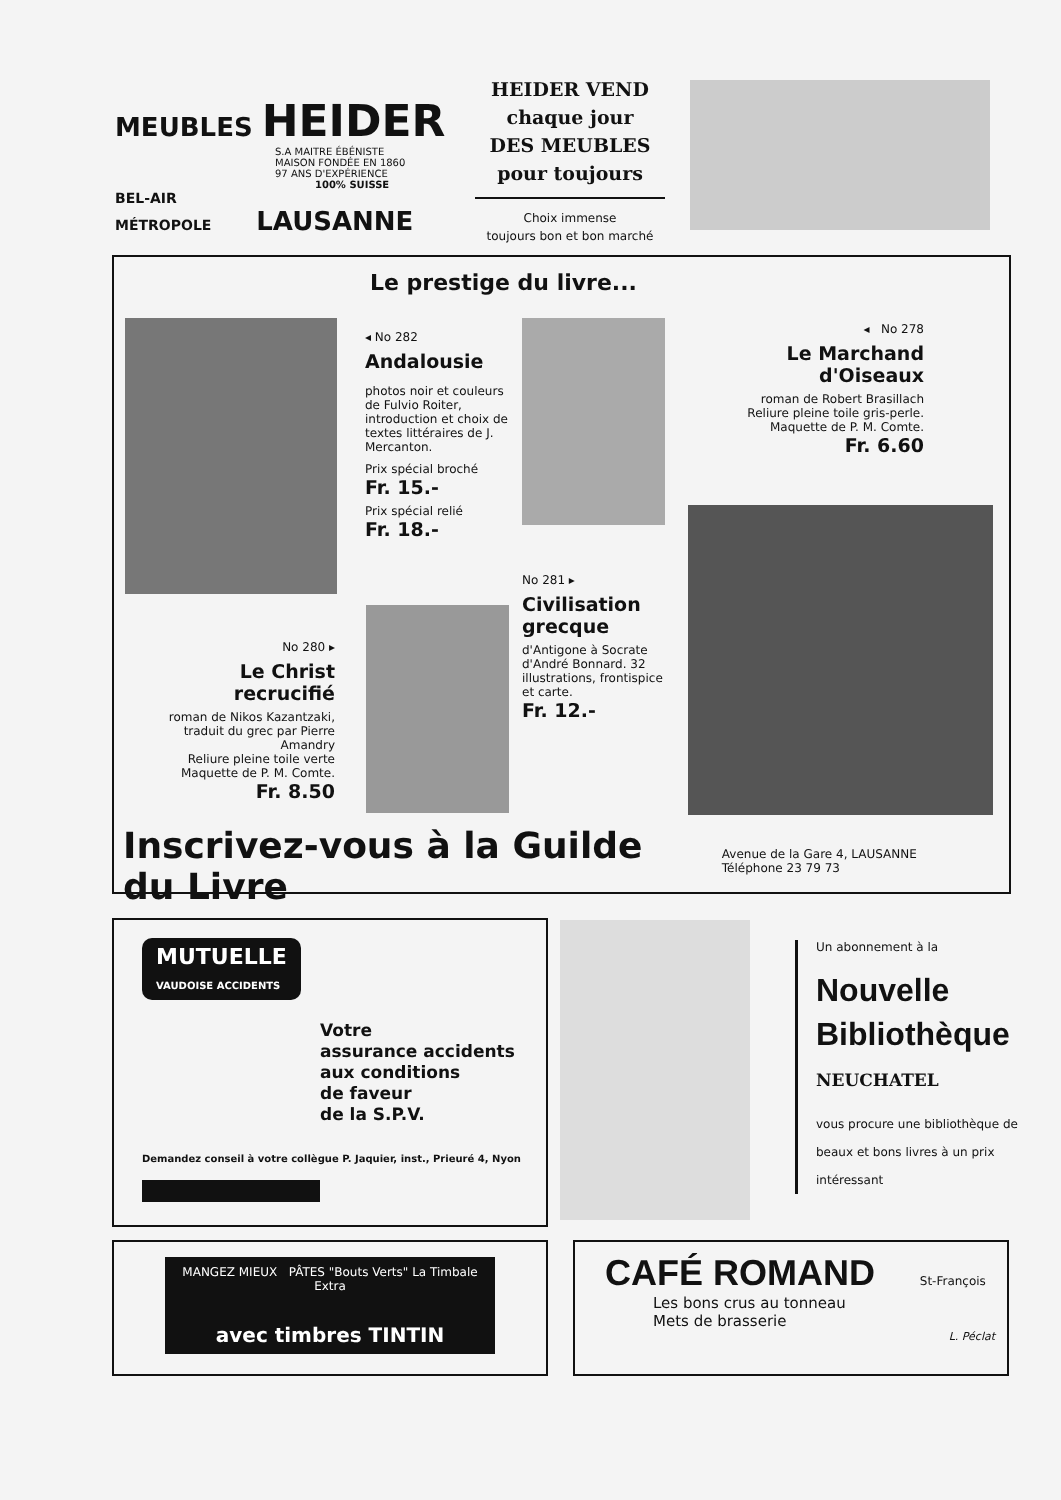MEUBLES HEIDER
S.A MAITRE ÉBÉNISTE
MAISON FONDÉE EN 1860
97 ANS D'EXPÉRIENCE
100% SUISSE
BEL-AIR
MÉTROPOLE LAUSANNE
HEIDER VEND
chaque jour
DES MEUBLES
pour toujours
Choix immense
toujours bon et bon marché
Le prestige du livre...
◂ No 282
Andalousie
photos noir et couleurs de Fulvio Roiter, introduction et choix de textes littéraires de J. Mercanton.
Prix spécial broché
Fr. 15.-
Prix spécial relié
Fr. 18.-
◂ No 278
Le Marchand d'Oiseaux
roman de Robert Brasillach
Reliure pleine toile gris-perle.
Maquette de P. M. Comte.
Fr. 6.60
No 281 ▸
Civilisation grecque
d'Antigone à Socrate d'André Bonnard. 32 illustrations, frontispice et carte.
Fr. 12.-
No 280 ▸
Le Christ recrucifié
roman de Nikos Kazantzaki, traduit du grec par Pierre Amandry
Reliure pleine toile verte
Maquette de P. M. Comte.
Fr. 8.50
Inscrivez-vous à la Guilde du Livre Avenue de la Gare 4, LAUSANNE Téléphone 23 79 73
MUTUELLE
VAUDOISE ACCIDENTS
Votre
assurance accidents
aux conditions
de faveur
de la S.P.V.
Demandez conseil à votre collègue P. Jaquier, inst., Prieuré 4, Nyon
Un abonnement à la
Nouvelle
Bibliothèque
NEUCHATEL
vous procure une bibliothèque de beaux et bons livres à un prix intéressant
MANGEZ MIEUX PÂTES "Bouts Verts" La Timbale Extra
avec timbres TINTIN
CAFÉ ROMAND St-François
Les bons crus au tonneau
Mets de brasserie
L. Péclat